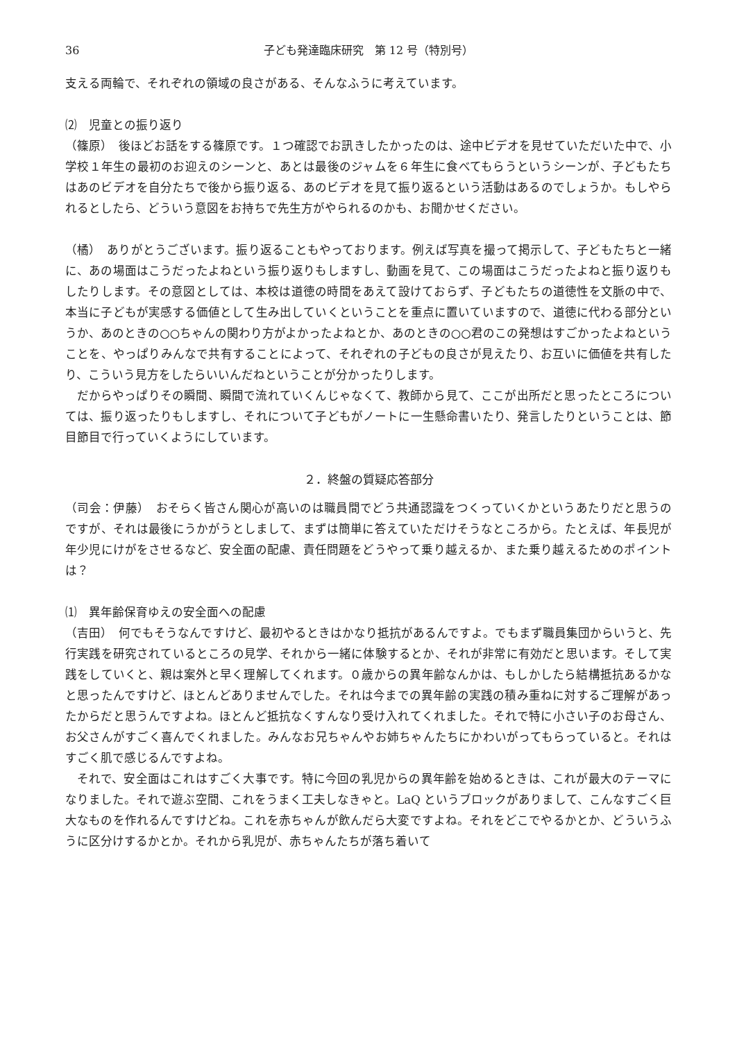36 子ども発達臨床研究　第 12 号（特別号）
支える両輪で、それぞれの領域の良さがある、そんなふうに考えています。
⑵　児童との振り返り
（篠原）　後ほどお話をする篠原です。１つ確認でお訊きしたかったのは、途中ビデオを見せていただいた中で、小学校１年生の最初のお迎えのシーンと、あとは最後のジャムを６年生に食べてもらうというシーンが、子どもたちはあのビデオを自分たちで後から振り返る、あのビデオを見て振り返るという活動はあるのでしょうか。もしやられるとしたら、どういう意図をお持ちで先生方がやられるのかも、お聞かせください。
（橘）　ありがとうございます。振り返ることもやっております。例えば写真を撮って掲示して、子どもたちと一緒に、あの場面はこうだったよねという振り返りもしますし、動画を見て、この場面はこうだったよねと振り返りもしたりします。その意図としては、本校は道徳の時間をあえて設けておらず、子どもたちの道徳性を文脈の中で、本当に子どもが実感する価値として生み出していくということを重点に置いていますので、道徳に代わる部分というか、あのときの○○ちゃんの関わり方がよかったよねとか、あのときの○○君のこの発想はすごかったよねということを、やっぱりみんなで共有することによって、それぞれの子どもの良さが見えたり、お互いに価値を共有したり、こういう見方をしたらいいんだねということが分かったりします。
だからやっぱりその瞬間、瞬間で流れていくんじゃなくて、教師から見て、ここが出所だと思ったところについては、振り返ったりもしますし、それについて子どもがノートに一生懸命書いたり、発言したりということは、節目節目で行っていくようにしています。
２．終盤の質疑応答部分
（司会：伊藤）　おそらく皆さん関心が高いのは職員間でどう共通認識をつくっていくかというあたりだと思うのですが、それは最後にうかがうとしまして、まずは簡単に答えていただけそうなところから。たとえば、年長児が年少児にけがをさせるなど、安全面の配慮、責任問題をどうやって乗り越えるか、また乗り越えるためのポイントは？
⑴　異年齢保育ゆえの安全面への配慮
（吉田）　何でもそうなんですけど、最初やるときはかなり抵抗があるんですよ。でもまず職員集団からいうと、先行実践を研究されているところの見学、それから一緒に体験するとか、それが非常に有効だと思います。そして実践をしていくと、親は案外と早く理解してくれます。０歳からの異年齢なんかは、もしかしたら結構抵抗あるかなと思ったんですけど、ほとんどありませんでした。それは今までの異年齢の実践の積み重ねに対するご理解があったからだと思うんですよね。ほとんど抵抗なくすんなり受け入れてくれました。それで特に小さい子のお母さん、お父さんがすごく喜んでくれました。みんなお兄ちゃんやお姉ちゃんたちにかわいがってもらっていると。それはすごく肌で感じるんですよね。
それで、安全面はこれはすごく大事です。特に今回の乳児からの異年齢を始めるときは、これが最大のテーマになりました。それで遊ぶ空間、これをうまく工夫しなきゃと。LaQ というブロックがありまして、こんなすごく巨大なものを作れるんですけどね。これを赤ちゃんが飲んだら大変ですよね。それをどこでやるかとか、どういうふうに区分けするかとか。それから乳児が、赤ちゃんたちが落ち着いて